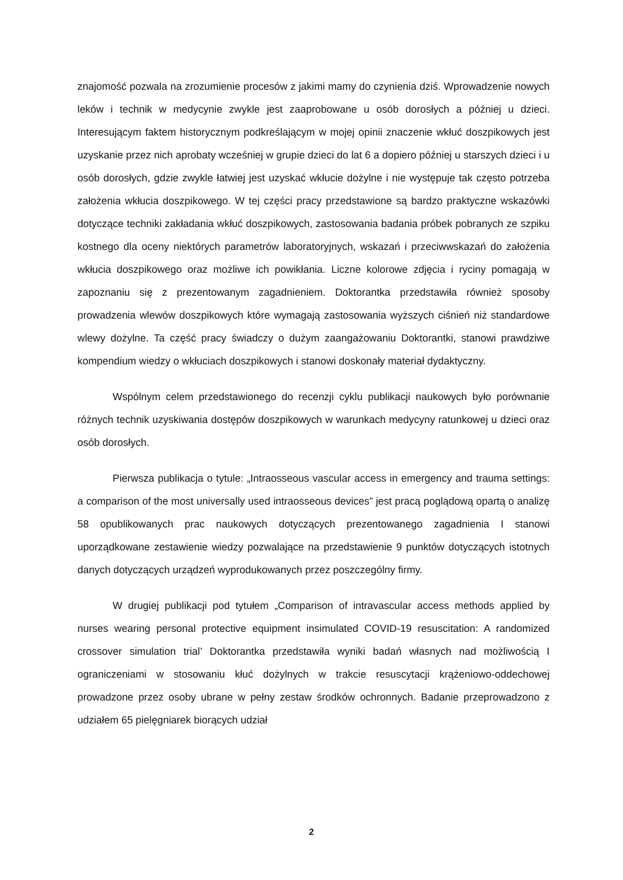znajomość pozwala na zrozumienie procesów z jakimi mamy do czynienia dziś. Wprowadzenie nowych leków i technik w medycynie zwykle jest zaaprobowane u osób dorosłych a później u dzieci. Interesującym faktem historycznym podkreślającym w mojej opinii znaczenie wkłuć doszpikowych jest uzyskanie przez nich aprobaty wcześniej w grupie dzieci do lat 6 a dopiero później u starszych dzieci i u osób dorosłych, gdzie zwykle łatwiej jest uzyskać wkłucie dożylne i nie występuje tak często potrzeba założenia wkłucia doszpikowego. W tej części pracy przedstawione są bardzo praktyczne wskazówki dotyczące techniki zakładania wkłuć doszpikowych, zastosowania badania próbek pobranych ze szpiku kostnego dla oceny niektórych parametrów laboratoryjnych, wskazań i przeciwwskazań do założenia wkłucia doszpikowego oraz możliwe ich powikłania. Liczne kolorowe zdjęcia i ryciny pomagają w zapoznaniu się z prezentowanym zagadnieniem. Doktorantka przedstawiła również sposoby prowadzenia wlewów doszpikowych które wymagają zastosowania wyższych ciśnień niż standardowe wlewy dożylne. Ta część pracy świadczy o dużym zaangażowaniu Doktorantki, stanowi prawdziwe kompendium wiedzy o wkłuciach doszpikowych i stanowi doskonały materiał dydaktyczny.
Wspólnym celem przedstawionego do recenzji cyklu publikacji naukowych było porównanie różnych technik uzyskiwania dostępów doszpikowych w warunkach medycyny ratunkowej u dzieci oraz osób dorosłych.
Pierwsza publikacja o tytule: „Intraosseous vascular access in emergency and trauma settings: a comparison of the most universally used intraosseous devices” jest pracą poglądową opartą o analizę 58 opublikowanych prac naukowych dotyczących prezentowanego zagadnienia I stanowi uporządkowane zestawienie wiedzy pozwalające na przedstawienie 9 punktów dotyczących istotnych danych dotyczących urządzeń wyprodukowanych przez poszczególny firmy.
W drugiej publikacji pod tytułem „Comparison of intravascular access methods applied by nurses wearing personal protective equipment insimulated COVID-19 resuscitation: A randomized crossover simulation trial’ Doktorantka przedstawiła wyniki badań własnych nad możliwością I ograniczeniami w stosowaniu kłuć dożylnych w trakcie resuscytacji krążeniowo-oddechowej prowadzone przez osoby ubrane w pełny zestaw środków ochronnych. Badanie przeprowadzono z udziałem 65 pielęgniarek biorących udział
2